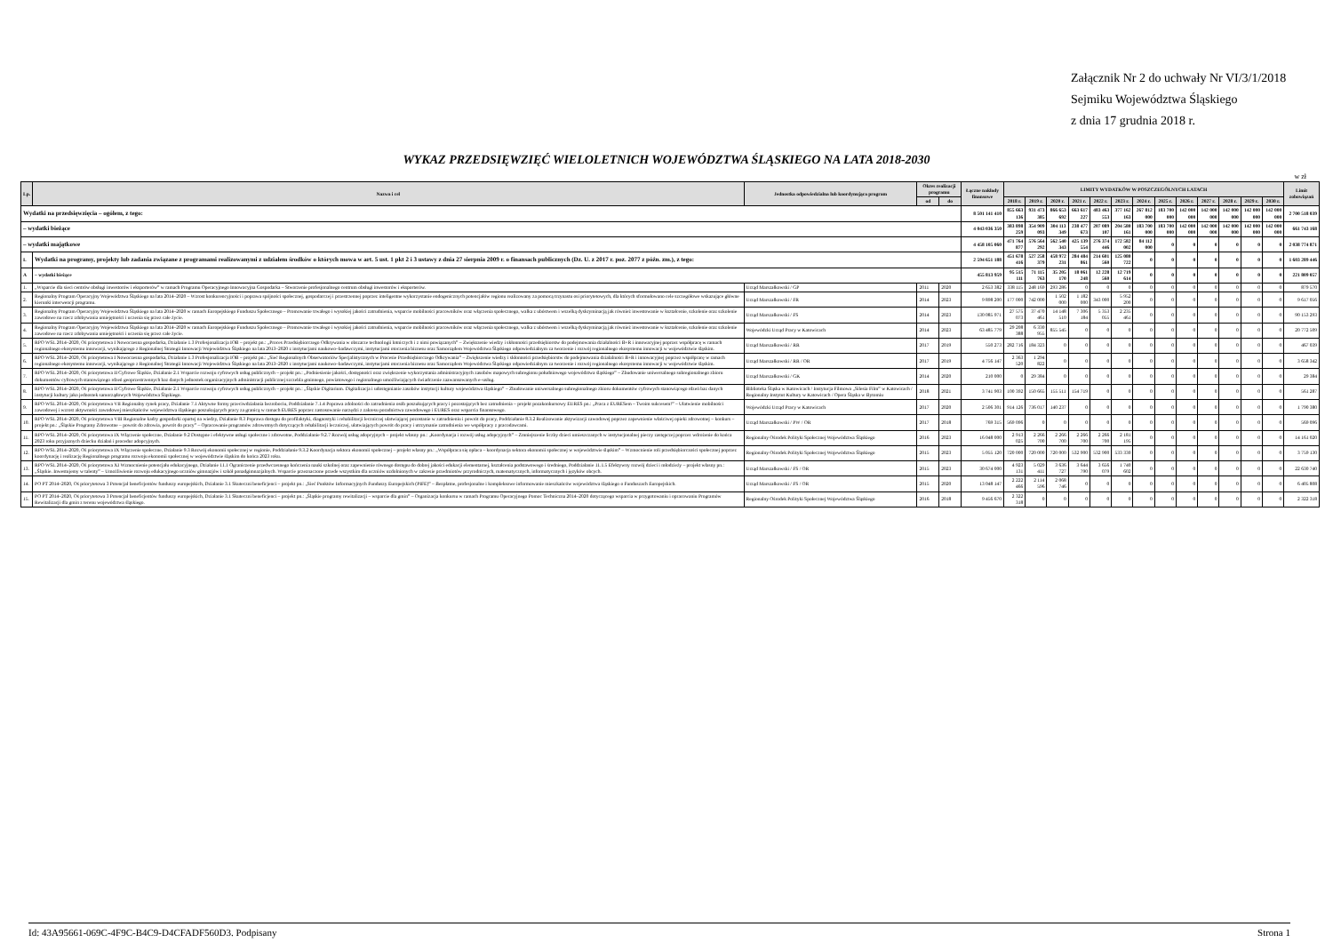Załącznik Nr 2 do uchwały Nr VI/3/1/2018
Sejmiku Województwa Śląskiego
z dnia 17 grudnia 2018 r.
WYKAZ PRZEDSIĘWZIĘĆ WIELOLETNICH WOJEWÓDZTWA ŚLĄSKIEGO NA LATA 2018-2030
w zł
| Lp. | Nazwa i cel | Jednostka odpowiedzialna lub koordynująca program | Okres realizacji programu | | Łączne nakłady finansowe | LIMITY WYDATKÓW W POSZCZEGÓLNYCH LATACH | | | | | | | | | | | | | Limit zobowiązań |
| --- | --- | --- | --- | --- | --- | --- | --- | --- | --- | --- | --- | --- | --- | --- | --- | --- | --- | --- | --- |
| | | | od | do | | 2018 r. | 2019 r. | 2020 r. | 2021 r. | 2022 r. | 2023 r. | 2024 r. | 2025 r. | 2026 r. | 2027 r. | 2028 r. | 2029 r. | 2030 r. | |
| Wydatki na przedsięwzięcia – ogółem, z tego: | | | | | 8 501 141 410 | 855 663 136 | 931 473 385 | 866 653 692 | 663 617 227 | 483 463 553 | 377 162 163 | 267 812 000 | 183 700 000 | 142 000 000 | 142 000 000 | 142 000 000 | 142 000 000 | 142 000 000 | 2 700 518 039 |
| – wydatki bieżące | | | | | 4 043 036 350 | 383 898 259 | 354 909 093 | 304 113 349 | 238 477 673 | 207 089 107 | 204 580 161 | 183 700 000 | 183 700 000 | 142 000 000 | 142 000 000 | 142 000 000 | 142 000 000 | 142 000 000 | 661 743 168 |
| – wydatki majątkowe | | | | | 4 458 105 060 | 471 764 877 | 576 564 292 | 562 540 343 | 425 139 554 | 276 374 446 | 172 582 002 | 84 112 000 | 0 | 0 | 0 | 0 | 0 | 0 | 2 038 774 871 |
| I. | Wydatki na programy, projekty lub zadania związane z programami realizowanymi z udziałem środków o których mowa w art. 5 ust. 1 pkt 2 i 3 ustawy z dnia 27 sierpnia 2009 r. o finansach publicznych (Dz. U. z 2017 r. poz. 2077 z późn. zm.), z tego: | | | | 2 594 651 188 | 451 678 416 | 527 258 379 | 458 972 231 | 284 484 861 | 214 601 560 | 125 080 722 | 0 | 0 | 0 | 0 | 0 | 0 | 0 | 1 603 289 446 |
| A | – wydatki bieżące | | | | 455 813 959 | 95 515 111 | 71 115 763 | 35 205 170 | 18 061 248 | 12 228 560 | 12 719 614 | 0 | 0 | 0 | 0 | 0 | 0 | 0 | 221 809 057 |
| 1. | „Wsparcie dla sieci centrów obsługi inwestorów i eksporterów” w ramach Programu Operacyjnego Innowacyjna Gospodarka – Stworzenie profesjonalnego centrum obsługi inwestorów i eksporterów. | Urząd Marszałkowski / GP | 2011 | 2020 | 2 653 382 | 338 115 | 248 169 | 293 286 | 0 | 0 | 0 | 0 | 0 | 0 | 0 | 0 | 0 | 0 | 879 570 |
| 2. | Regionalny Program Operacyjny Województwa Śląskiego na lata 2014–2020 – Wzrost konkurencyjności i poprawa spójności społecznej, gospodarczej i przestrzennej poprzez inteligentne wykorzystanie endogenicznych potencjałów regionu realizowany za pomocą trzynastu osi priorytetowych, dla których sformułowano cele szczegółowe wskazujące główne kierunki interwencji programu. | Urząd Marszałkowski / FR | 2014 | 2023 | 9 898 200 | 177 000 | 742 000 | 1 502 000 | 1 182 000 | 343 000 | 5 952 200 | 0 | 0 | 0 | 0 | 0 | 0 | 0 | 9 617 056 |
| 3. | Regionalny Program Operacyjny Województwa Śląskiego na lata 2014–2020 w ramach Europejskiego Funduszu Społecznego – Promowanie trwałego i wysokiej jakości zatrudnienia, wsparcie mobilności pracowników oraz włączenia społecznego, walka z ubóstwem i wszelką dyskryminacją jak również inwestowanie w kształcenie, szkolenie oraz szkolenie zawodowe na rzecz zdobywania umiejętności i uczenia się przez całe życie. | Urząd Marszałkowski / FS | 2014 | 2023 | 130 085 971 | 27 575 073 | 37 470 461 | 14 148 510 | 7 306 184 | 5 353 055 | 2 235 461 | 0 | 0 | 0 | 0 | 0 | 0 | 0 | 90 153 293 |
| 4. | Regionalny Program Operacyjny Województwa Śląskiego na lata 2014–2020 w ramach Europejskiego Funduszu Społecznego – Promowanie trwałego i wysokiej jakości zatrudnienia, wsparcie mobilności pracowników oraz włączenia społecznego, walka z ubóstwem i wszelką dyskryminacją jak również inwestowanie w kształcenie, szkolenie oraz szkolenie zawodowe na rzecz zdobywania umiejętności i uczenia się przez całe życie. | Wojewódzki Urząd Pracy w Katowicach | 2014 | 2023 | 63 485 779 | 29 208 388 | 6 330 955 | 855 545 | 0 | 0 | 0 | 0 | 0 | 0 | 0 | 0 | 0 | 0 | 20 772 509 |
| 5. | RPO WSL 2014–2020, Oś priorytetowa I Nowoczesna gospodarka, Działanie 1.3 Profesjonalizacja IOB – projekt pn.: „Proces Przedsiębiorczego Odkrywania w obszarze technologii lotniczych i z nimi powiązanych” – Zwiększenie wiedzy i skłonności przedsiębiorstw do podejmowania działalności B+R i innowacyjnej poprzez współpracę w ramach regionalnego ekosystemu innowacji, wynikającego z Regionalnej Strategii Innowacji Województwa Śląskiego na lata 2013–2020 z instytucjami naukowo–badawczymi, instytucjami otoczenia biznesu oraz Samorządem Województwa Śląskiego odpowiedzialnym za tworzenie i rozwój regionalnego ekosystemu innowacji w województwie śląskim. | Urząd Marszałkowski / RR | 2017 | 2019 | 550 273 | 282 716 | 184 323 | 0 | 0 | 0 | 0 | 0 | 0 | 0 | 0 | 0 | 0 | 0 | 467 039 |
| 6. | RPO WSL 2014–2020, Oś priorytetowa I Nowoczesna gospodarka, Działanie 1.3 Profesjonalizacja IOB – projekt pn.: „Sieć Regionalnych Obserwatoriów Specjalistycznych w Procesie Przedsiębiorczego Odkrywania” – Zwiększenie wiedzy i skłonności przedsiębiorstw do podejmowania działalności B+R i innowacyjnej poprzez współpracę w ramach regionalnego ekosystemu innowacji, wynikającego z Regionalnej Strategii Innowacji Województwa Śląskiego na lata 2013–2020 z instytucjami naukowo–badawczymi, instytucjami otoczenia biznesu oraz Samorządem Województwa Śląskiego odpowiedzialnym za tworzenie i rozwój regionalnego ekosystemu innowacji w województwie śląskim. | Urząd Marszałkowski / RR / OR | 2017 | 2019 | 4 756 147 | 2 363 520 | 1 294 822 | 0 | 0 | 0 | 0 | 0 | 0 | 0 | 0 | 0 | 0 | 0 | 3 658 342 |
| 7. | RPO WSL 2014–2020, Oś priorytetowa II Cyfrowe Śląskie, Działanie 2.1 Wsparcie rozwoju cyfrowych usług publicznych – projekt pn.: „Podniesienie jakości, dostępności oraz zwiększenie wykorzystania administracyjnych zasobów mapowych subregionu południowego województwa śląskiego” – Zbudowanie uniwersalnego subregionalnego zbioru dokumentów cyfrowych stanowiącego rdzeń geoprzestrzennych baz danych jednostek organizacyjnych administracji publicznej szczebla gminnego, powiatowego i regionalnego umożliwiających świadczenie zaawansowanych e–usług. | Urząd Marszałkowski / GK | 2014 | 2020 | 210 000 | 0 | 29 384 | 0 | 0 | 0 | 0 | 0 | 0 | 0 | 0 | 0 | 0 | 0 | 29 384 |
| 8. | RPO WSL 2014–2020, Oś priorytetowa II Cyfrowe Śląskie, Działanie 2.1 Wsparcie rozwoju cyfrowych usług publicznych – projekt pn.: „Śląskie Digitarium. Digitalizacja i udostępnianie zasobów instytucji kultury województwa śląskiego” – Zbudowanie uniwersalnego subregionalnego zbioru dokumentów cyfrowych stanowiącego rdzeń baz danych instytucji kultury jako jednostek samorządowych Województwa Śląskiego. | Biblioteka Śląska w Katowicach / Instytucja Filmowa „Silesia Film” w Katowicach / Regionalny Instytut Kultury w Katowicach / Opera Śląska w Bytomiu | 2018 | 2021 | 3 741 903 | 100 392 | 150 665 | 155 511 | 154 719 | 0 | 0 | 0 | 0 | 0 | 0 | 0 | 0 | 0 | 561 287 |
| 9. | RPO WSL 2014–2020, Oś priorytetowa VII Regionalny rynek pracy, Działanie 7.1 Aktywne formy przeciwdziałania bezrobociu, Poddziałanie 7.1.4 Poprawa zdolności do zatrudnienia osób poszukujących pracy i pozostających bez zatrudnienia – projekt pozakonkursowy EURES pn.: „Praca z EURESem – Twoim sukcesem!” – Ułatwienie mobilności zawodowej i wzrost aktywności zawodowej mieszkańców województwa śląskiego poszukujących pracy za granicą w ramach EURES poprzez zastosowanie narzędzi z zakresu poradnictwa zawodowego i EURES oraz wsparcia finansowego. | Wojewódzki Urząd Pracy w Katowicach | 2017 | 2020 | 2 506 301 | 914 126 | 736 017 | 140 237 | 0 | 0 | 0 | 0 | 0 | 0 | 0 | 0 | 0 | 0 | 1 790 380 |
| 10. | RPO WSL 2014–2020, Oś priorytetowa VIII Regionalne kadry gospodarki opartej na wiedzy, Działanie 8.3 Poprawa dostępu do profilaktyki, diagnostyki i rehabilitacji leczniczej ułatwiającej pozostanie w zatrudnieniu i powrót do pracy, Poddziałanie 8.3.2 Realizowanie aktywizacji zawodowej poprzez zapewnienie właściwej opieki zdrowotnej – konkurs – projekt pn.: „Śląskie Programy Zdrowotne – powrót do zdrowia, powrót do pracy” – Opracowanie programów zdrowotnych dotyczących rehabilitacji leczniczej, ułatwiających powrót do pracy i utrzymanie zatrudnienia we współpracy z pracodawcami. | Urząd Marszałkowski / PW / OR | 2017 | 2018 | 769 315 | 569 096 | 0 | 0 | 0 | 0 | 0 | 0 | 0 | 0 | 0 | 0 | 0 | 0 | 569 096 |
| 11. | RPO WSL 2014–2020, Oś priorytetowa IX Włączenie społeczne, Działanie 9.2 Dostępne i efektywne usługi społeczne i zdrowotne, Poddziałanie 9.2.7 Rozwój usług adopcyjnych – projekt własny pn.: „Koordynacja i rozwój usług adopcyjnych” – Zmniejszenie liczby dzieci umieszczanych w instytucjonalnej pieczy zastępczej poprzez wdrożenie do końca 2023 roku przyjaznych dziecku działań i procedur adopcyjnych. | Regionalny Ośrodek Polityki Społecznej Województwa Śląskiego | 2016 | 2023 | 16 048 000 | 2 913 025 | 2 266 700 | 2 266 700 | 2 266 700 | 2 266 700 | 2 181 195 | 0 | 0 | 0 | 0 | 0 | 0 | 0 | 14 161 020 |
| 12. | RPO WSL 2014–2020, Oś priorytetowa IX Włączenie społeczne, Działanie 9.3 Rozwój ekonomii społecznej w regionie, Poddziałanie 9.3.2 Koordynacja sektora ekonomii społecznej – projekt własny pn.: „Współpraca się opłaca – koordynacja sektora ekonomii społecznej w województwie śląskim” – Wzmocnienie roli przedsiębiorczości społecznej poprzez koordynację i realizację Regionalnego programu rozwoju ekonomii społecznej w województwie śląskim do końca 2023 roku. | Regionalny Ośrodek Polityki Społecznej Województwa Śląskiego | 2015 | 2023 | 5 055 120 | 720 000 | 720 000 | 720 000 | 532 900 | 532 900 | 533 330 | 0 | 0 | 0 | 0 | 0 | 0 | 0 | 3 759 130 |
| 13. | RPO WSL 2014–2020, Oś priorytetowa XI Wzmocnienie potencjału edukacyjnego, Działanie 11.1 Ograniczenie przedwczesnego kończenia nauki szkolnej oraz zapewnienie równego dostępu do dobrej jakości edukacji elementarnej, kształcenia podstawowego i średniego, Poddziałanie 11.1.5 Efektywny rozwój dzieci i młodzieży – projekt własny pn.: „Śląskie. Inwestujemy w talenty” – Umożliwienie rozwoju edukacyjnego uczniów gimnazjów i szkół ponadgimnazjalnych. Wsparcie przeznaczone przede wszystkim dla uczniów uzdolnionych w zakresie przedmiotów przyrodniczych, matematycznych, informatycznych i języków obcych. | Urząd Marszałkowski / FS / OR | 2015 | 2023 | 30 674 000 | 4 923 131 | 5 029 411 | 3 636 727 | 3 644 790 | 3 656 079 | 1 740 602 | 0 | 0 | 0 | 0 | 0 | 0 | 0 | 22 630 740 |
| 14. | PO PT 2014–2020, Oś priorytetowa 3 Potencjał beneficjentów funduszy europejskich, Działanie 3.1 Skuteczni beneficjenci – projekt pn.: „Sieć Punktów Informacyjnych Funduszy Europejskich (PIFE)” – Bezpłatne, profesjonalne i kompleksowe informowanie mieszkańców województwa śląskiego o Funduszach Europejskich. | Urząd Marszałkowski / FS / OR | 2015 | 2020 | 13 048 147 | 2 222 466 | 2 114 596 | 2 068 746 | 0 | 0 | 0 | 0 | 0 | 0 | 0 | 0 | 0 | 0 | 6 405 808 |
| 15. | PO PT 2014–2020, Oś priorytetowa 3 Potencjał beneficjentów funduszy europejskich, Działanie 3.1 Skuteczni beneficjenci – projekt pn.: „Śląskie programy rewitalizacji – wsparcie dla gmin” – Organizacja konkursu w ramach Programu Operacyjnego Pomoc Techniczna 2014–2020 dotyczącego wsparcia w przygotowaniu i opracowaniu Programów Rewitalizacji dla gmin z terenu województwa śląskiego. | Regionalny Ośrodek Polityki Społecznej Województwa Śląskiego | 2016 | 2018 | 9 456 670 | 2 322 318 | 0 | 0 | 0 | 0 | 0 | 0 | 0 | 0 | 0 | 0 | 0 | 0 | 2 322 318 |
Id: 43A95661-069C-4F9C-B4C9-D4CFADF560D3. Podpisany Strona 1